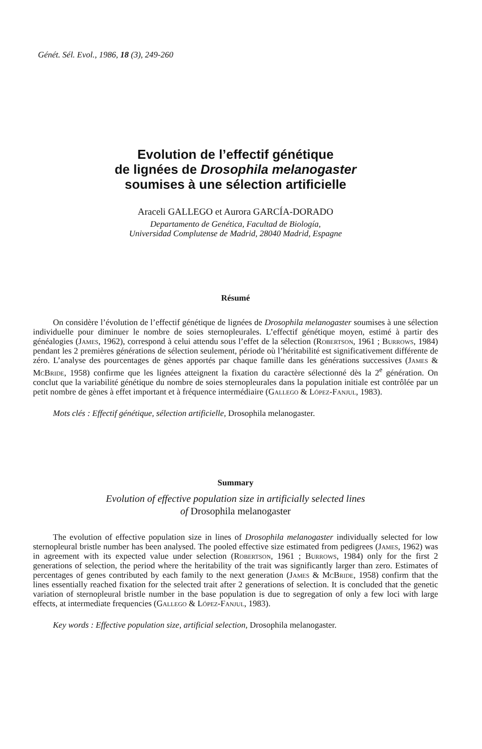Génét. Sél. Evol., 1986, 18 (3), 249-260
Evolution de l’effectif génétique
de lignées de Drosophila melanogaster
soumises à une sélection artificielle
Araceli GALLEGO et Aurora GARCÍA-DORADO
Departamento de Genética, Facultad de Biología,
Universidad Complutense de Madrid, 28040 Madrid, Espagne
Résumé
On considère l’évolution de l’effectif génétique de lignées de Drosophila melanogaster soumises à une sélection individuelle pour diminuer le nombre de soies sternopleurales. L’effectif génétique moyen, estimé à partir des généalogies (James, 1962), correspond à celui attendu sous l’effet de la sélection (Robertson, 1961 ; Burrows, 1984) pendant les 2 premières générations de sélection seulement, période où l’héritabilité est significativement différente de zéro. L’analyse des pourcentages de gènes apportés par chaque famille dans les générations successives (James & McBride, 1958) confirme que les lignées atteignent la fixation du caractère sélectionné dès la 2<sup>e</sup> génération. On conclut que la variabilité génétique du nombre de soies sternopleurales dans la population initiale est contrôlée par un petit nombre de gènes à effet important et à fréquence intermédiaire (Gallego & López-Fanjul, 1983).
Mots clés : Effectif génétique, sélection artificielle, Drosophila melanogaster.
Summary
Evolution of effective population size in artificially selected lines
of Drosophila melanogaster
The evolution of effective population size in lines of Drosophila melanogaster individually selected for low sternopleural bristle number has been analysed. The pooled effective size estimated from pedigrees (James, 1962) was in agreement with its expected value under selection (Robertson, 1961 ; Burrows, 1984) only for the first 2 generations of selection, the period where the heritability of the trait was significantly larger than zero. Estimates of percentages of genes contributed by each family to the next generation (James & McBride, 1958) confirm that the lines essentially reached fixation for the selected trait after 2 generations of selection. It is concluded that the genetic variation of sternopleural bristle number in the base population is due to segregation of only a few loci with large effects, at intermediate frequencies (Gallego & López-Fanjul, 1983).
Key words : Effective population size, artificial selection, Drosophila melanogaster.